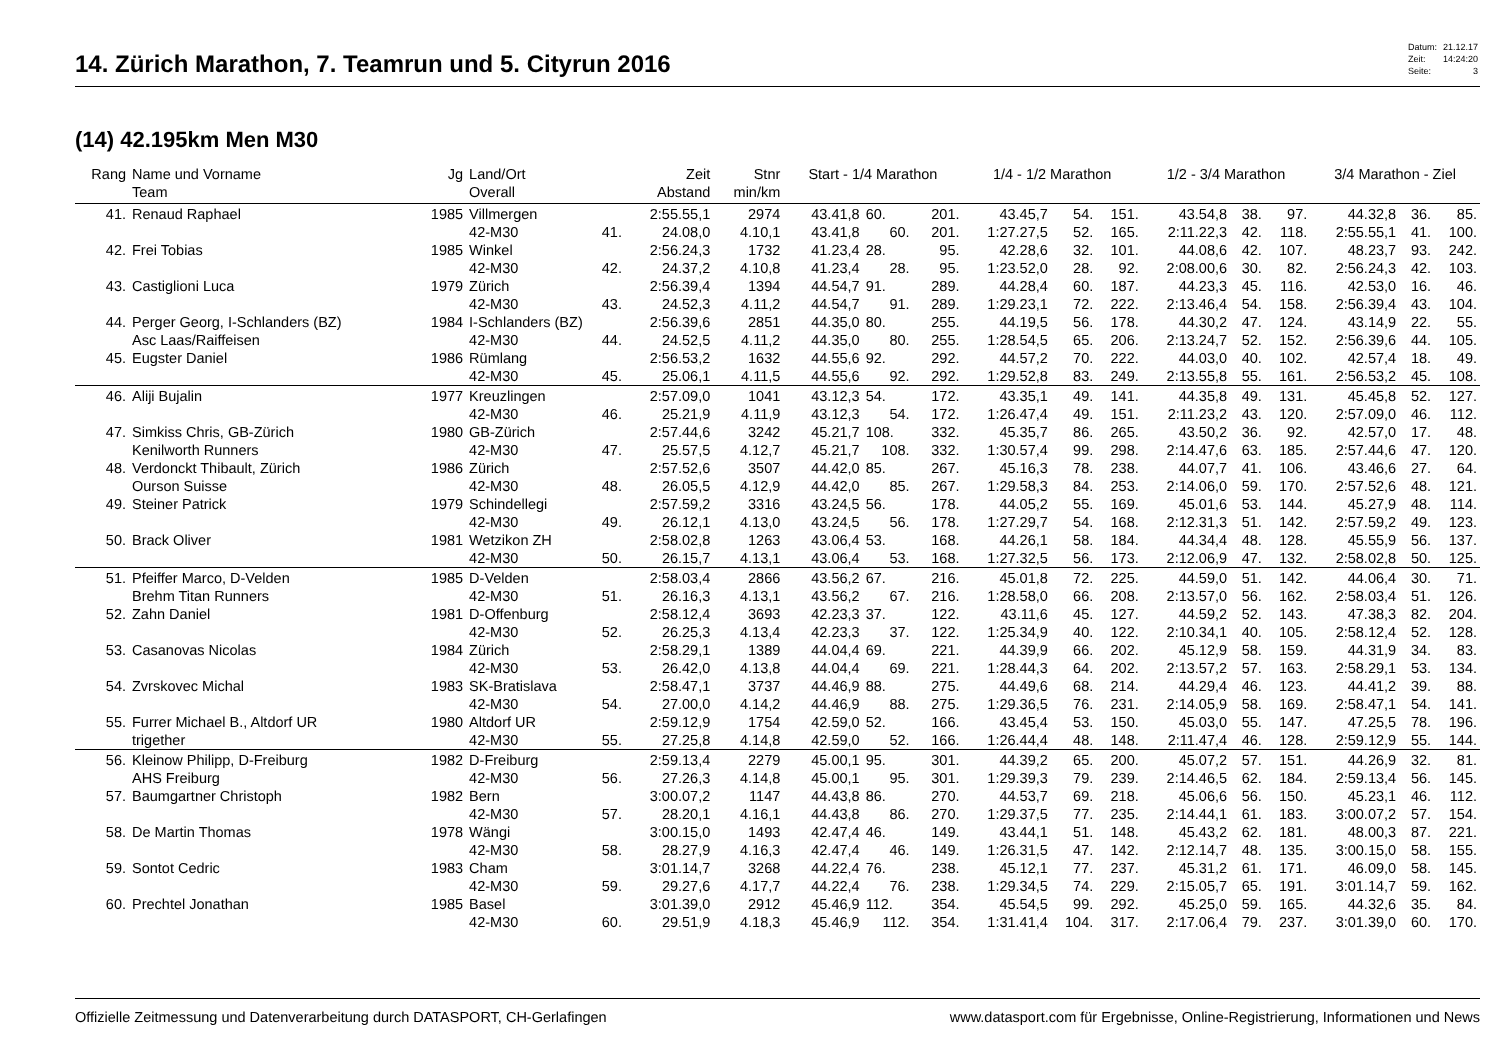14. Zürich Marathon, 7. Teamrun und 5. Cityrun 2016
| Datum: | 21.12.17 |
| Zeit: | 14:24:20 |
| Seite: | 3 |
(14) 42.195km Men M30
| Rang | Name und Vorname | Jg | Land/Ort | | Zeit | Stnr | Start - 1/4 Marathon | | | 1/4 - 1/2 Marathon | | | 1/2 - 3/4 Marathon | | | 3/4 Marathon - Ziel | | |
| --- | --- | --- | --- | --- | --- | --- | --- | --- | --- | --- | --- | --- | --- | --- | --- | --- | --- | --- |
| | Team | | Overall | | Abstand | min/km | | | | | | | | | | | | |
| 41. | Renaud Raphael | 1985 | Villmergen | | 2:55.55,1 | 2974 | 43.41,8 | 60. | 201. | 43.45,7 | 54. | 151. | 43.54,8 | 38. | 97. | 44.32,8 | 36. | 85. |
| | | | 42-M30 | 41. | 24.08,0 | 4.10,1 | 43.41,8 | 60. | 201. | 1:27.27,5 | 52. | 165. | 2:11.22,3 | 42. | 118. | 2:55.55,1 | 41. | 100. |
| 42. | Frei Tobias | 1985 | Winkel | | 2:56.24,3 | 1732 | 41.23,4 | 28. | 95. | 42.28,6 | 32. | 101. | 44.08,6 | 42. | 107. | 48.23,7 | 93. | 242. |
| | | | 42-M30 | 42. | 24.37,2 | 4.10,8 | 41.23,4 | 28. | 95. | 1:23.52,0 | 28. | 92. | 2:08.00,6 | 30. | 82. | 2:56.24,3 | 42. | 103. |
| 43. | Castiglioni Luca | 1979 | Zürich | | 2:56.39,4 | 1394 | 44.54,7 | 91. | 289. | 44.28,4 | 60. | 187. | 44.23,3 | 45. | 116. | 42.53,0 | 16. | 46. |
| | | | 42-M30 | 43. | 24.52,3 | 4.11,2 | 44.54,7 | 91. | 289. | 1:29.23,1 | 72. | 222. | 2:13.46,4 | 54. | 158. | 2:56.39,4 | 43. | 104. |
| 44. | Perger Georg, I-Schlanders (BZ) | 1984 | I-Schlanders (BZ) | | 2:56.39,6 | 2851 | 44.35,0 | 80. | 255. | 44.19,5 | 56. | 178. | 44.30,2 | 47. | 124. | 43.14,9 | 22. | 55. |
| | Asc Laas/Raiffeisen | | 42-M30 | 44. | 24.52,5 | 4.11,2 | 44.35,0 | 80. | 255. | 1:28.54,5 | 65. | 206. | 2:13.24,7 | 52. | 152. | 2:56.39,6 | 44. | 105. |
| 45. | Eugster Daniel | 1986 | Rümlang | | 2:56.53,2 | 1632 | 44.55,6 | 92. | 292. | 44.57,2 | 70. | 222. | 44.03,0 | 40. | 102. | 42.57,4 | 18. | 49. |
| | | | 42-M30 | 45. | 25.06,1 | 4.11,5 | 44.55,6 | 92. | 292. | 1:29.52,8 | 83. | 249. | 2:13.55,8 | 55. | 161. | 2:56.53,2 | 45. | 108. |
| 46. | Aliji Bujalin | 1977 | Kreuzlingen | | 2:57.09,0 | 1041 | 43.12,3 | 54. | 172. | 43.35,1 | 49. | 141. | 44.35,8 | 49. | 131. | 45.45,8 | 52. | 127. |
| | | | 42-M30 | 46. | 25.21,9 | 4.11,9 | 43.12,3 | 54. | 172. | 1:26.47,4 | 49. | 151. | 2:11.23,2 | 43. | 120. | 2:57.09,0 | 46. | 112. |
| 47. | Simkiss Chris, GB-Zürich | 1980 | GB-Zürich | | 2:57.44,6 | 3242 | 45.21,7 | 108. | 332. | 45.35,7 | 86. | 265. | 43.50,2 | 36. | 92. | 42.57,0 | 17. | 48. |
| | Kenilworth Runners | | 42-M30 | 47. | 25.57,5 | 4.12,7 | 45.21,7 | 108. | 332. | 1:30.57,4 | 99. | 298. | 2:14.47,6 | 63. | 185. | 2:57.44,6 | 47. | 120. |
| 48. | Verdonckt Thibault, Zürich | 1986 | Zürich | | 2:57.52,6 | 3507 | 44.42,0 | 85. | 267. | 45.16,3 | 78. | 238. | 44.07,7 | 41. | 106. | 43.46,6 | 27. | 64. |
| | Ourson Suisse | | 42-M30 | 48. | 26.05,5 | 4.12,9 | 44.42,0 | 85. | 267. | 1:29.58,3 | 84. | 253. | 2:14.06,0 | 59. | 170. | 2:57.52,6 | 48. | 121. |
| 49. | Steiner Patrick | 1979 | Schindellegi | | 2:57.59,2 | 3316 | 43.24,5 | 56. | 178. | 44.05,2 | 55. | 169. | 45.01,6 | 53. | 144. | 45.27,9 | 48. | 114. |
| | | | 42-M30 | 49. | 26.12,1 | 4.13,0 | 43.24,5 | 56. | 178. | 1:27.29,7 | 54. | 168. | 2:12.31,3 | 51. | 142. | 2:57.59,2 | 49. | 123. |
| 50. | Brack Oliver | 1981 | Wetzikon ZH | | 2:58.02,8 | 1263 | 43.06,4 | 53. | 168. | 44.26,1 | 58. | 184. | 44.34,4 | 48. | 128. | 45.55,9 | 56. | 137. |
| | | | 42-M30 | 50. | 26.15,7 | 4.13,1 | 43.06,4 | 53. | 168. | 1:27.32,5 | 56. | 173. | 2:12.06,9 | 47. | 132. | 2:58.02,8 | 50. | 125. |
| 51. | Pfeiffer Marco, D-Velden | 1985 | D-Velden | | 2:58.03,4 | 2866 | 43.56,2 | 67. | 216. | 45.01,8 | 72. | 225. | 44.59,0 | 51. | 142. | 44.06,4 | 30. | 71. |
| | Brehm Titan Runners | | 42-M30 | 51. | 26.16,3 | 4.13,1 | 43.56,2 | 67. | 216. | 1:28.58,0 | 66. | 208. | 2:13.57,0 | 56. | 162. | 2:58.03,4 | 51. | 126. |
| 52. | Zahn Daniel | 1981 | D-Offenburg | | 2:58.12,4 | 3693 | 42.23,3 | 37. | 122. | 43.11,6 | 45. | 127. | 44.59,2 | 52. | 143. | 47.38,3 | 82. | 204. |
| | | | 42-M30 | 52. | 26.25,3 | 4.13,4 | 42.23,3 | 37. | 122. | 1:25.34,9 | 40. | 122. | 2:10.34,1 | 40. | 105. | 2:58.12,4 | 52. | 128. |
| 53. | Casanovas Nicolas | 1984 | Zürich | | 2:58.29,1 | 1389 | 44.04,4 | 69. | 221. | 44.39,9 | 66. | 202. | 45.12,9 | 58. | 159. | 44.31,9 | 34. | 83. |
| | | | 42-M30 | 53. | 26.42,0 | 4.13,8 | 44.04,4 | 69. | 221. | 1:28.44,3 | 64. | 202. | 2:13.57,2 | 57. | 163. | 2:58.29,1 | 53. | 134. |
| 54. | Zvrskovec Michal | 1983 | SK-Bratislava | | 2:58.47,1 | 3737 | 44.46,9 | 88. | 275. | 44.49,6 | 68. | 214. | 44.29,4 | 46. | 123. | 44.41,2 | 39. | 88. |
| | | | 42-M30 | 54. | 27.00,0 | 4.14,2 | 44.46,9 | 88. | 275. | 1:29.36,5 | 76. | 231. | 2:14.05,9 | 58. | 169. | 2:58.47,1 | 54. | 141. |
| 55. | Furrer Michael B., Altdorf UR | 1980 | Altdorf UR | | 2:59.12,9 | 1754 | 42.59,0 | 52. | 166. | 43.45,4 | 53. | 150. | 45.03,0 | 55. | 147. | 47.25,5 | 78. | 196. |
| | trigether | | 42-M30 | 55. | 27.25,8 | 4.14,8 | 42.59,0 | 52. | 166. | 1:26.44,4 | 48. | 148. | 2:11.47,4 | 46. | 128. | 2:59.12,9 | 55. | 144. |
| 56. | Kleinow Philipp, D-Freiburg | 1982 | D-Freiburg | | 2:59.13,4 | 2279 | 45.00,1 | 95. | 301. | 44.39,2 | 65. | 200. | 45.07,2 | 57. | 151. | 44.26,9 | 32. | 81. |
| | AHS Freiburg | | 42-M30 | 56. | 27.26,3 | 4.14,8 | 45.00,1 | 95. | 301. | 1:29.39,3 | 79. | 239. | 2:14.46,5 | 62. | 184. | 2:59.13,4 | 56. | 145. |
| 57. | Baumgartner Christoph | 1982 | Bern | | 3:00.07,2 | 1147 | 44.43,8 | 86. | 270. | 44.53,7 | 69. | 218. | 45.06,6 | 56. | 150. | 45.23,1 | 46. | 112. |
| | | | 42-M30 | 57. | 28.20,1 | 4.16,1 | 44.43,8 | 86. | 270. | 1:29.37,5 | 77. | 235. | 2:14.44,1 | 61. | 183. | 3:00.07,2 | 57. | 154. |
| 58. | De Martin Thomas | 1978 | Wängi | | 3:00.15,0 | 1493 | 42.47,4 | 46. | 149. | 43.44,1 | 51. | 148. | 45.43,2 | 62. | 181. | 48.00,3 | 87. | 221. |
| | | | 42-M30 | 58. | 28.27,9 | 4.16,3 | 42.47,4 | 46. | 149. | 1:26.31,5 | 47. | 142. | 2:12.14,7 | 48. | 135. | 3:00.15,0 | 58. | 155. |
| 59. | Sontot Cedric | 1983 | Cham | | 3:01.14,7 | 3268 | 44.22,4 | 76. | 238. | 45.12,1 | 77. | 237. | 45.31,2 | 61. | 171. | 46.09,0 | 58. | 145. |
| | | | 42-M30 | 59. | 29.27,6 | 4.17,7 | 44.22,4 | 76. | 238. | 1:29.34,5 | 74. | 229. | 2:15.05,7 | 65. | 191. | 3:01.14,7 | 59. | 162. |
| 60. | Prechtel Jonathan | 1985 | Basel | | 3:01.39,0 | 2912 | 45.46,9 | 112. | 354. | 45.54,5 | 99. | 292. | 45.25,0 | 59. | 165. | 44.32,6 | 35. | 84. |
| | | | 42-M30 | 60. | 29.51,9 | 4.18,3 | 45.46,9 | 112. | 354. | 1:31.41,4 | 104. | 317. | 2:17.06,4 | 79. | 237. | 3:01.39,0 | 60. | 170. |
Offizielle Zeitmessung und Datenverarbeitung durch DATASPORT, CH-Gerlafingen www.datasport.com für Ergebnisse, Online-Registrierung, Informationen und News